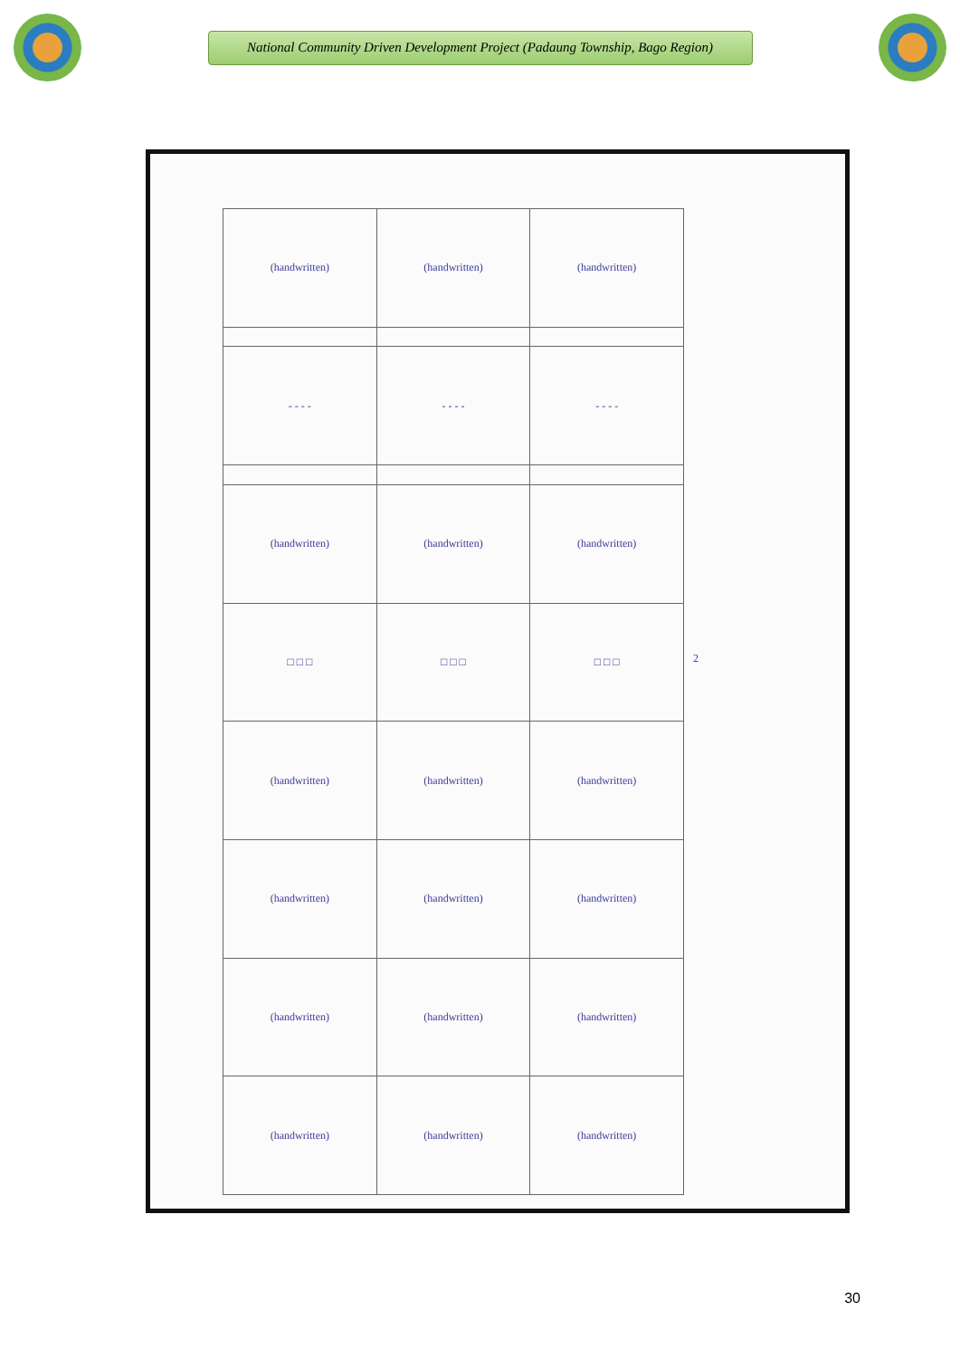National Community Driven Development Project (Padaung Township, Bago Region)
| (handwritten) | (handwritten) | (handwritten) |
| - - - - | - - - - | - - - - |
| (handwritten) | (handwritten) | (handwritten) |
| □ □ □ | □ □ □ | □ □ □ |
| (handwritten) | (handwritten) | (handwritten) |
| (handwritten) | (handwritten) | (handwritten) |
| (handwritten) | (handwritten) | (handwritten) |
| (handwritten) | (handwritten) | (handwritten) |
2
30